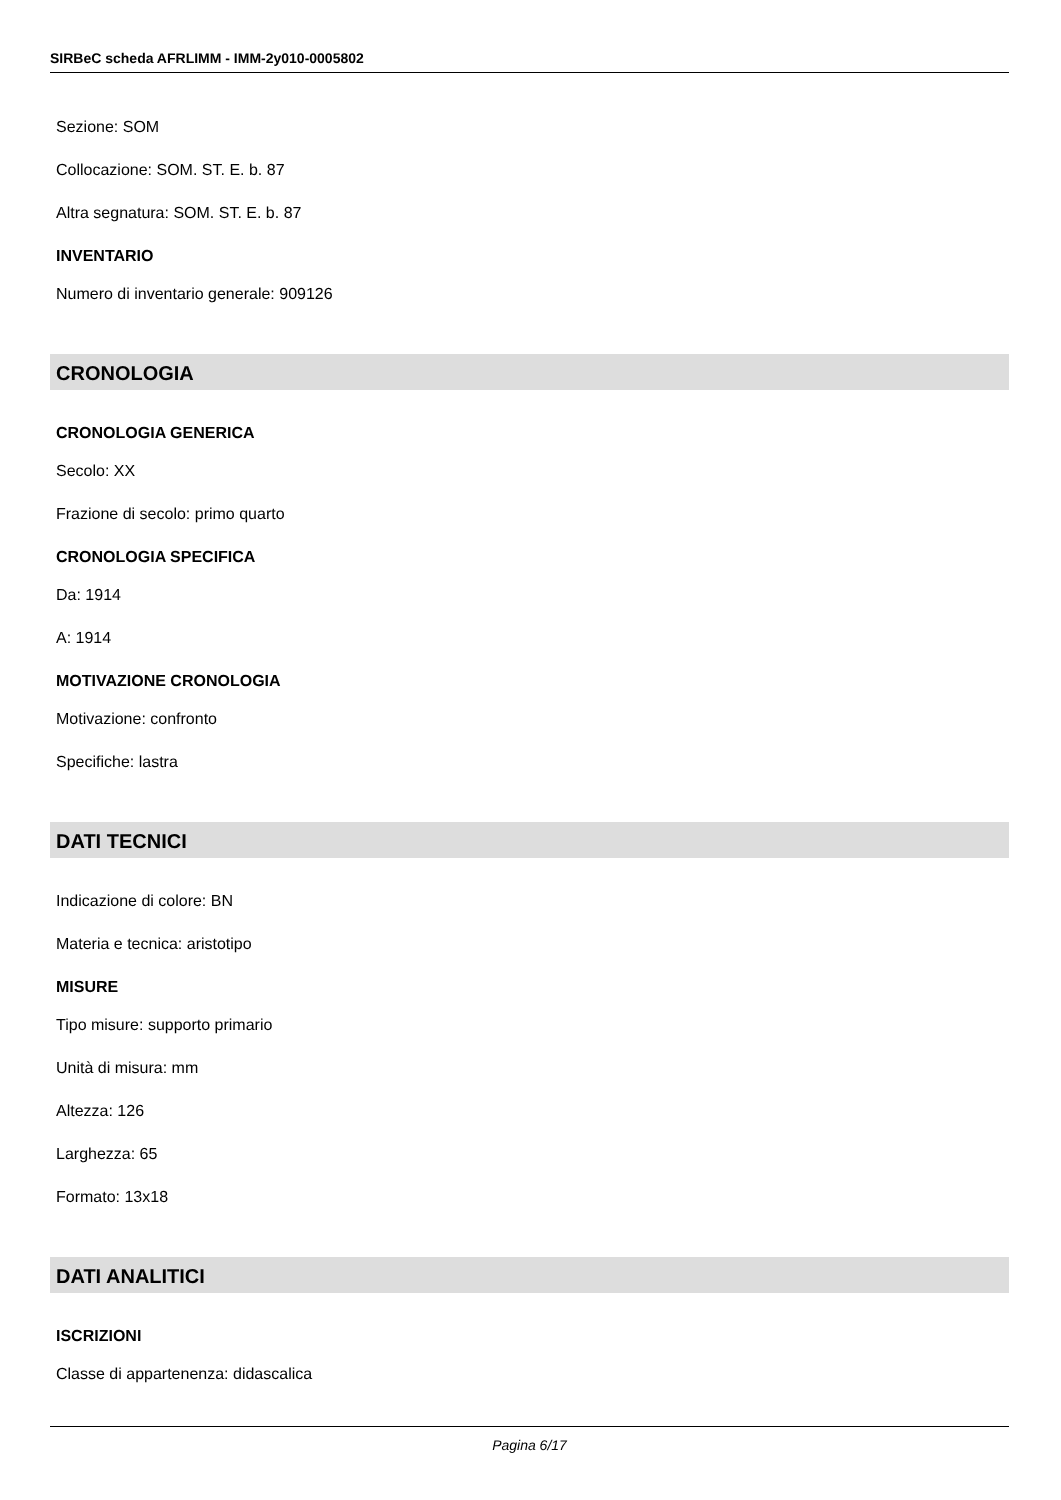SIRBeC scheda AFRLIMM - IMM-2y010-0005802
Sezione: SOM
Collocazione: SOM. ST. E. b. 87
Altra segnatura: SOM. ST. E. b. 87
INVENTARIO
Numero di inventario generale: 909126
CRONOLOGIA
CRONOLOGIA GENERICA
Secolo: XX
Frazione di secolo: primo quarto
CRONOLOGIA SPECIFICA
Da: 1914
A: 1914
MOTIVAZIONE CRONOLOGIA
Motivazione: confronto
Specifiche: lastra
DATI TECNICI
Indicazione di colore: BN
Materia e tecnica: aristotipo
MISURE
Tipo misure: supporto primario
Unità di misura: mm
Altezza: 126
Larghezza: 65
Formato: 13x18
DATI ANALITICI
ISCRIZIONI
Classe di appartenenza: didascalica
Pagina 6/17